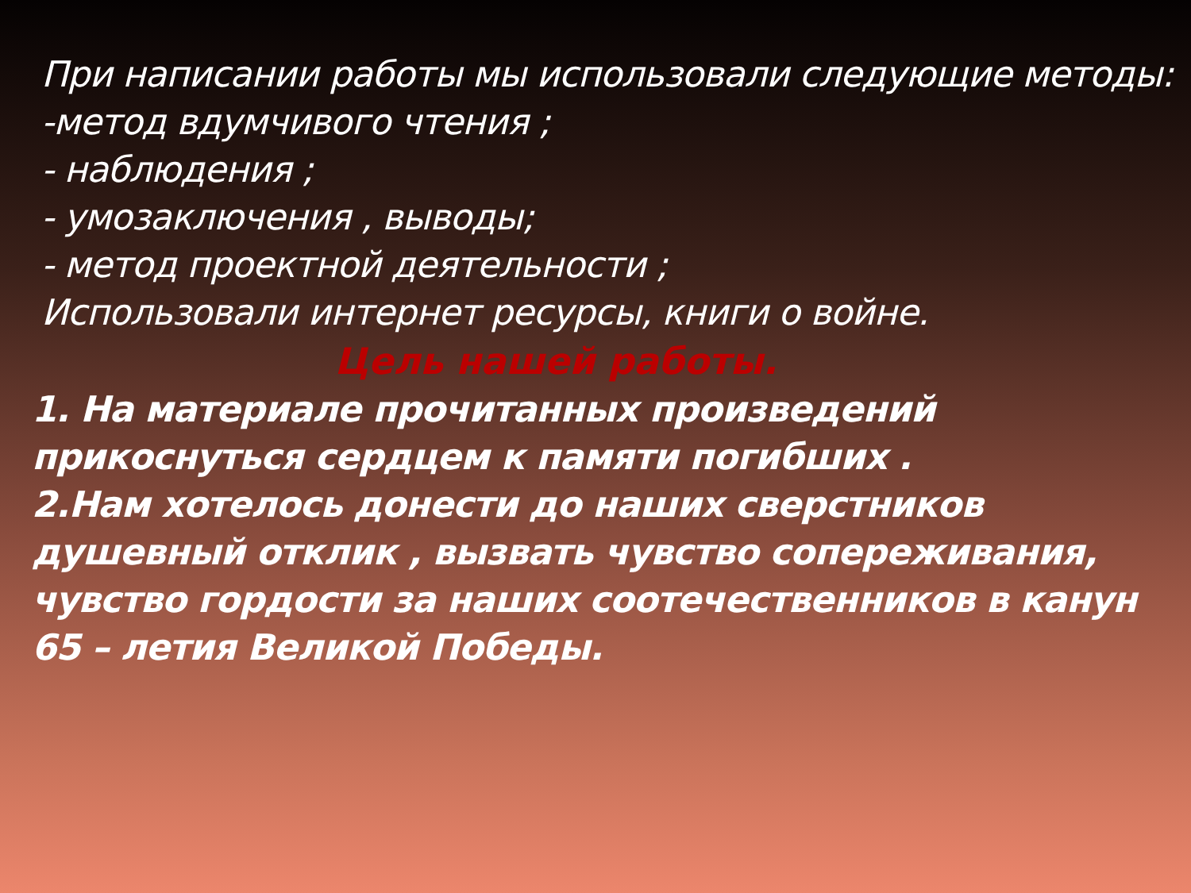При написании работы мы использовали следующие методы:
-метод вдумчивого чтения ;
- наблюдения ;
- умозаключения , выводы;
- метод проектной деятельности ;
Использовали интернет ресурсы, книги о войне.
Цель нашей работы.
1. На материале прочитанных произведений прикоснуться сердцем к памяти погибших .
2.Нам хотелось донести до наших сверстников душевный отклик , вызвать чувство сопереживания, чувство гордости за наших соотечественников в канун 65 – летия Великой Победы.